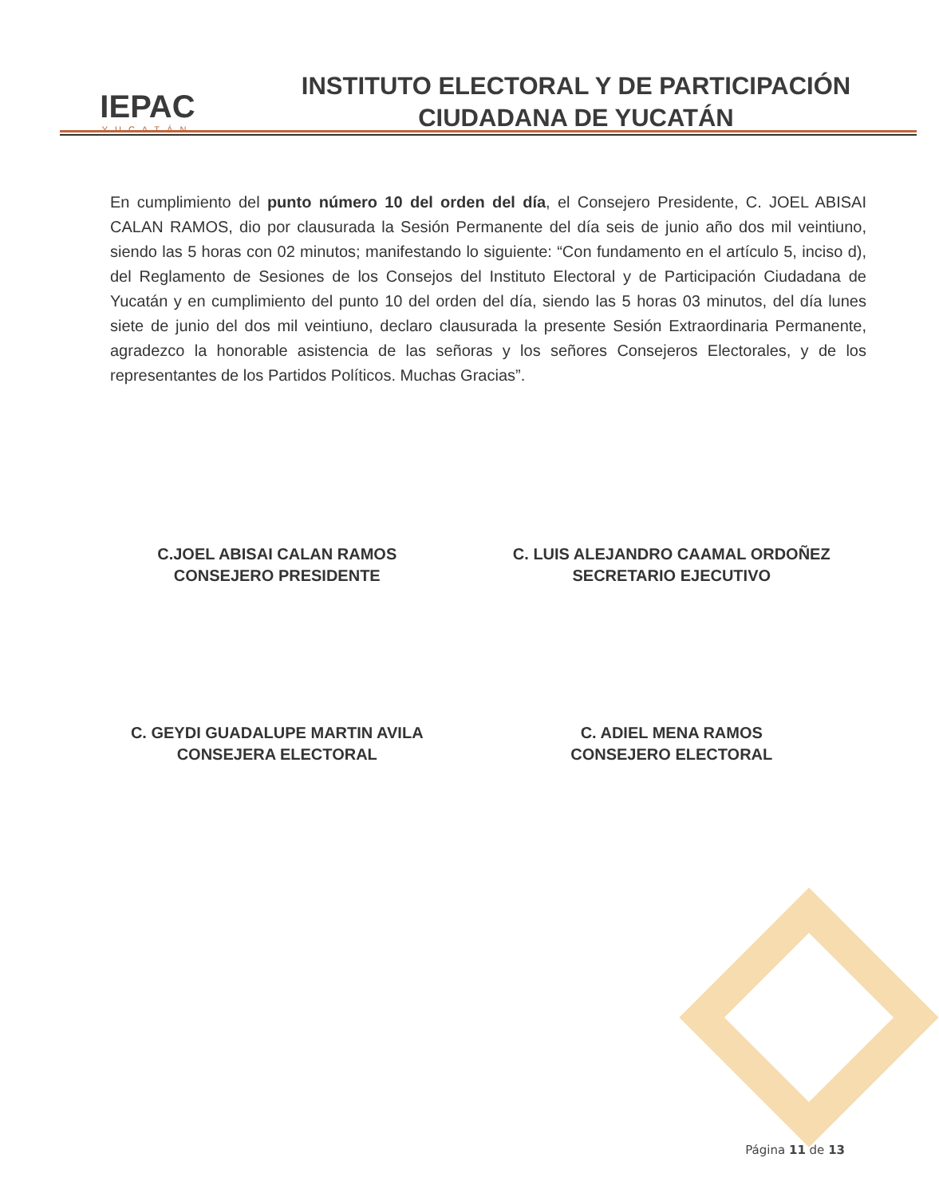IEPAC
YUCATÁN
INSTITUTO ELECTORAL Y DE PARTICIPACIÓN
CIUDADANA DE YUCATÁN
En cumplimiento del punto número 10 del orden del día, el Consejero Presidente, C. JOEL ABISAI CALAN RAMOS, dio por clausurada la Sesión Permanente del día seis de junio año dos mil veintiuno, siendo las 5 horas con 02 minutos; manifestando lo siguiente: “Con fundamento en el artículo 5, inciso d), del Reglamento de Sesiones de los Consejos del Instituto Electoral y de Participación Ciudadana de Yucatán y en cumplimiento del punto 10 del orden del día, siendo las 5 horas 03 minutos, del día lunes siete de junio del dos mil veintiuno, declaro clausurada la presente Sesión Extraordinaria Permanente, agradezco la honorable asistencia de las señoras y los señores Consejeros Electorales, y de los representantes de los Partidos Políticos. Muchas Gracias”.
C.JOEL ABISAI CALAN RAMOS
CONSEJERO PRESIDENTE
C. LUIS ALEJANDRO CAAMAL ORDOÑEZ
SECRETARIO EJECUTIVO
C. GEYDI GUADALUPE MARTIN AVILA
CONSEJERA ELECTORAL
C. ADIEL MENA RAMOS
CONSEJERO ELECTORAL
Página 11 de 13